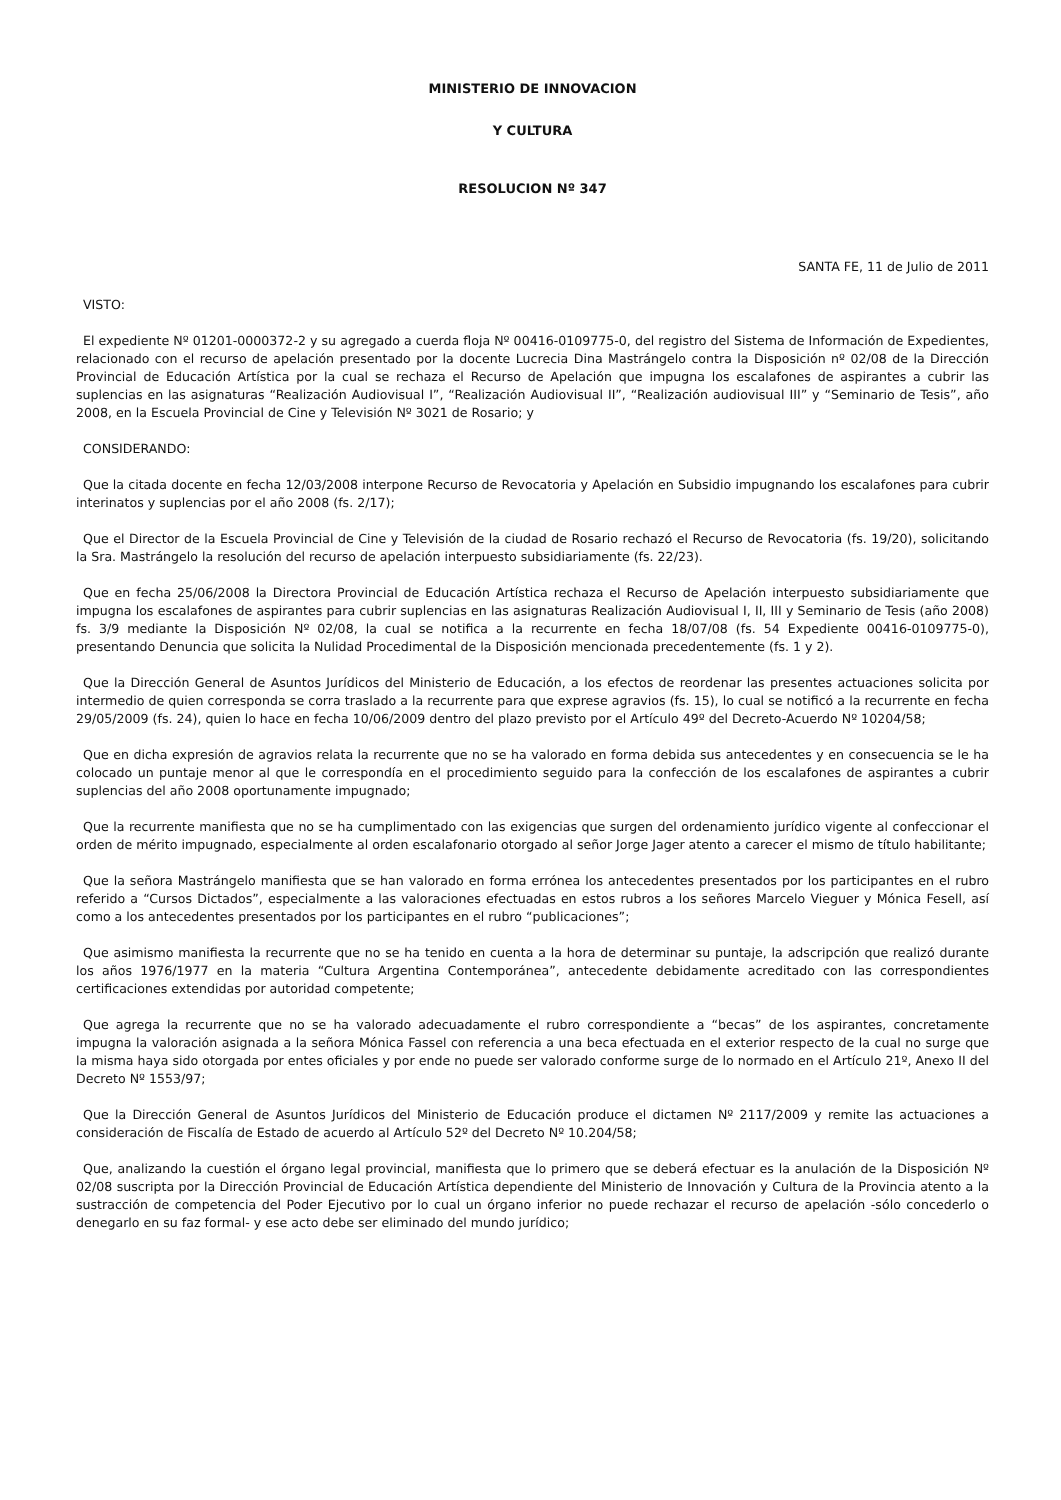MINISTERIO DE INNOVACION
Y CULTURA
RESOLUCION Nº 347
SANTA FE, 11 de Julio de 2011
VISTO:
El expediente Nº 01201-0000372-2 y su agregado a cuerda floja Nº 00416-0109775-0, del registro del Sistema de Información de Expedientes, relacionado con el recurso de apelación presentado por la docente Lucrecia Dina Mastrángelo contra la Disposición nº 02/08 de la Dirección Provincial de Educación Artística por la cual se rechaza el Recurso de Apelación que impugna los escalafones de aspirantes a cubrir las suplencias en las asignaturas “Realización Audiovisual I”, “Realización Audiovisual II”, “Realización audiovisual III” y “Seminario de Tesis”, año 2008, en la Escuela Provincial de Cine y Televisión Nº 3021 de Rosario; y
CONSIDERANDO:
Que la citada docente en fecha 12/03/2008 interpone Recurso de Revocatoria y Apelación en Subsidio impugnando los escalafones para cubrir interinatos y suplencias por el año 2008 (fs. 2/17);
Que el Director de la Escuela Provincial de Cine y Televisión de la ciudad de Rosario rechazó el Recurso de Revocatoria (fs. 19/20), solicitando la Sra. Mastrángelo la resolución del recurso de apelación interpuesto subsidiariamente (fs. 22/23).
Que en fecha 25/06/2008 la Directora Provincial de Educación Artística rechaza el Recurso de Apelación interpuesto subsidiariamente que impugna los escalafones de aspirantes para cubrir suplencias en las asignaturas Realización Audiovisual I, II, III y Seminario de Tesis (año 2008) fs. 3/9 mediante la Disposición Nº 02/08, la cual se notifica a la recurrente en fecha 18/07/08 (fs. 54 Expediente 00416-0109775-0), presentando Denuncia que solicita la Nulidad Procedimental de la Disposición mencionada precedentemente (fs. 1 y 2).
Que la Dirección General de Asuntos Jurídicos del Ministerio de Educación, a los efectos de reordenar las presentes actuaciones solicita por intermedio de quien corresponda se corra traslado a la recurrente para que exprese agravios (fs. 15), lo cual se notificó a la recurrente en fecha 29/05/2009 (fs. 24), quien lo hace en fecha 10/06/2009 dentro del plazo previsto por el Artículo 49º del Decreto-Acuerdo Nº 10204/58;
Que en dicha expresión de agravios relata la recurrente que no se ha valorado en forma debida sus antecedentes y en consecuencia se le ha colocado un puntaje menor al que le correspondía en el procedimiento seguido para la confección de los escalafones de aspirantes a cubrir suplencias del año 2008 oportunamente impugnado;
Que la recurrente manifiesta que no se ha cumplimentado con las exigencias que surgen del ordenamiento jurídico vigente al confeccionar el orden de mérito impugnado, especialmente al orden escalafonario otorgado al señor Jorge Jager atento a carecer el mismo de título habilitante;
Que la señora Mastrángelo manifiesta que se han valorado en forma errónea los antecedentes presentados por los participantes en el rubro referido a “Cursos Dictados”, especialmente a las valoraciones efectuadas en estos rubros a los señores Marcelo Vieguer y Mónica Fesell, así como a los antecedentes presentados por los participantes en el rubro “publicaciones”;
Que asimismo manifiesta la recurrente que no se ha tenido en cuenta a la hora de determinar su puntaje, la adscripción que realizó durante los años 1976/1977 en la materia “Cultura Argentina Contemporánea”, antecedente debidamente acreditado con las correspondientes certificaciones extendidas por autoridad competente;
Que agrega la recurrente que no se ha valorado adecuadamente el rubro correspondiente a “becas” de los aspirantes, concretamente impugna la valoración asignada a la señora Mónica Fassel con referencia a una beca efectuada en el exterior respecto de la cual no surge que la misma haya sido otorgada por entes oficiales y por ende no puede ser valorado conforme surge de lo normado en el Artículo 21º, Anexo II del Decreto Nº 1553/97;
Que la Dirección General de Asuntos Jurídicos del Ministerio de Educación produce el dictamen Nº 2117/2009 y remite las actuaciones a consideración de Fiscalía de Estado de acuerdo al Artículo 52º del Decreto Nº 10.204/58;
Que, analizando la cuestión el órgano legal provincial, manifiesta que lo primero que se deberá efectuar es la anulación de la Disposición Nº 02/08 suscripta por la Dirección Provincial de Educación Artística dependiente del Ministerio de Innovación y Cultura de la Provincia atento a la sustracción de competencia del Poder Ejecutivo por lo cual un órgano inferior no puede rechazar el recurso de apelación -sólo concederlo o denegarlo en su faz formal- y ese acto debe ser eliminado del mundo jurídico;